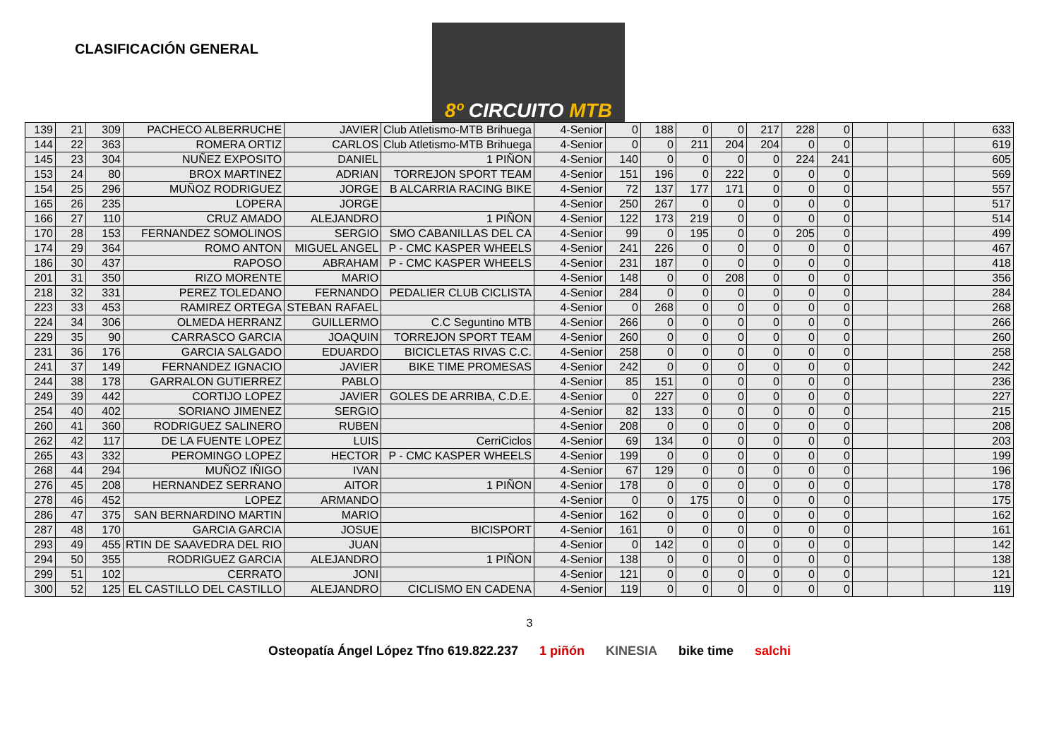CLASIFICACIÓN GENERAL
8º CIRCUITO MTB
| 139 | 21 | 309 | PACHECO ALBERRUCHE | JAVIER | Club Atletismo-MTB Brihuega | 4-Senior | 0 | 188 | 0 | 0 | 217 | 228 | 0 | | | | 633 |
| 144 | 22 | 363 | ROMERA ORTIZ | CARLOS | Club Atletismo-MTB Brihuega | 4-Senior | 0 | 0 | 211 | 204 | 204 | 0 | 0 | | | | 619 |
| 145 | 23 | 304 | NUÑEZ EXPOSITO | DANIEL | 1 PIÑON | 4-Senior | 140 | 0 | 0 | 0 | 0 | 224 | 241 | | | | 605 |
| 153 | 24 | 80 | BROX MARTINEZ | ADRIAN | TORREJON SPORT TEAM | 4-Senior | 151 | 196 | 0 | 222 | 0 | 0 | 0 | | | | 569 |
| 154 | 25 | 296 | MUÑOZ RODRIGUEZ | JORGE | B ALCARRIA RACING BIKE | 4-Senior | 72 | 137 | 177 | 171 | 0 | 0 | 0 | | | | 557 |
| 165 | 26 | 235 | LOPERA | JORGE | | 4-Senior | 250 | 267 | 0 | 0 | 0 | 0 | 0 | | | | 517 |
| 166 | 27 | 110 | CRUZ AMADO | ALEJANDRO | 1 PIÑON | 4-Senior | 122 | 173 | 219 | 0 | 0 | 0 | 0 | | | | 514 |
| 170 | 28 | 153 | FERNANDEZ SOMOLINOS | SERGIO | SMO CABANILLAS DEL CA | 4-Senior | 99 | 0 | 195 | 0 | 0 | 205 | 0 | | | | 499 |
| 174 | 29 | 364 | ROMO ANTON | MIGUEL ANGEL | P - CMC KASPER WHEELS | 4-Senior | 241 | 226 | 0 | 0 | 0 | 0 | 0 | | | | 467 |
| 186 | 30 | 437 | RAPOSO | ABRAHAM | P - CMC KASPER WHEELS | 4-Senior | 231 | 187 | 0 | 0 | 0 | 0 | 0 | | | | 418 |
| 201 | 31 | 350 | RIZO MORENTE | MARIO | | 4-Senior | 148 | 0 | 0 | 208 | 0 | 0 | 0 | | | | 356 |
| 218 | 32 | 331 | PEREZ TOLEDANO | FERNANDO | PEDALIER CLUB CICLISTA | 4-Senior | 284 | 0 | 0 | 0 | 0 | 0 | 0 | | | | 284 |
| 223 | 33 | 453 | RAMIREZ ORTEGA | STEBAN RAFAEL | | 4-Senior | 0 | 268 | 0 | 0 | 0 | 0 | 0 | | | | 268 |
| 224 | 34 | 306 | OLMEDA HERRANZ | GUILLERMO | C.C Seguntino MTB | 4-Senior | 266 | 0 | 0 | 0 | 0 | 0 | 0 | | | | 266 |
| 229 | 35 | 90 | CARRASCO GARCIA | JOAQUIN | TORREJON SPORT TEAM | 4-Senior | 260 | 0 | 0 | 0 | 0 | 0 | 0 | | | | 260 |
| 231 | 36 | 176 | GARCIA SALGADO | EDUARDO | BICICLETAS RIVAS C.C. | 4-Senior | 258 | 0 | 0 | 0 | 0 | 0 | 0 | | | | 258 |
| 241 | 37 | 149 | FERNANDEZ IGNACIO | JAVIER | BIKE TIME PROMESAS | 4-Senior | 242 | 0 | 0 | 0 | 0 | 0 | 0 | | | | 242 |
| 244 | 38 | 178 | GARRALON GUTIERREZ | PABLO | | 4-Senior | 85 | 151 | 0 | 0 | 0 | 0 | 0 | | | | 236 |
| 249 | 39 | 442 | CORTIJO LOPEZ | JAVIER | GOLES DE ARRIBA, C.D.E. | 4-Senior | 0 | 227 | 0 | 0 | 0 | 0 | 0 | | | | 227 |
| 254 | 40 | 402 | SORIANO JIMENEZ | SERGIO | | 4-Senior | 82 | 133 | 0 | 0 | 0 | 0 | 0 | | | | 215 |
| 260 | 41 | 360 | RODRIGUEZ SALINERO | RUBEN | | 4-Senior | 208 | 0 | 0 | 0 | 0 | 0 | 0 | | | | 208 |
| 262 | 42 | 117 | DE LA FUENTE LOPEZ | LUIS | CerriCiclos | 4-Senior | 69 | 134 | 0 | 0 | 0 | 0 | 0 | | | | 203 |
| 265 | 43 | 332 | PEROMINGO LOPEZ | HECTOR | P - CMC KASPER WHEELS | 4-Senior | 199 | 0 | 0 | 0 | 0 | 0 | 0 | | | | 199 |
| 268 | 44 | 294 | MUÑOZ IÑIGO | IVAN | | 4-Senior | 67 | 129 | 0 | 0 | 0 | 0 | 0 | | | | 196 |
| 276 | 45 | 208 | HERNANDEZ SERRANO | AITOR | 1 PIÑON | 4-Senior | 178 | 0 | 0 | 0 | 0 | 0 | 0 | | | | 178 |
| 278 | 46 | 452 | LOPEZ | ARMANDO | | 4-Senior | 0 | 0 | 175 | 0 | 0 | 0 | 0 | | | | 175 |
| 286 | 47 | 375 | SAN BERNARDINO MARTIN | MARIO | | 4-Senior | 162 | 0 | 0 | 0 | 0 | 0 | 0 | | | | 162 |
| 287 | 48 | 170 | GARCIA GARCIA | JOSUE | BICISPORT | 4-Senior | 161 | 0 | 0 | 0 | 0 | 0 | 0 | | | | 161 |
| 293 | 49 | 455 | RTIN DE SAAVEDRA DEL RIO | JUAN | | 4-Senior | 0 | 142 | 0 | 0 | 0 | 0 | 0 | | | | 142 |
| 294 | 50 | 355 | RODRIGUEZ GARCIA | ALEJANDRO | 1 PIÑON | 4-Senior | 138 | 0 | 0 | 0 | 0 | 0 | 0 | | | | 138 |
| 299 | 51 | 102 | CERRATO | JONI | | 4-Senior | 121 | 0 | 0 | 0 | 0 | 0 | 0 | | | | 121 |
| 300 | 52 | 125 | EL CASTILLO DEL CASTILLO | ALEJANDRO | CICLISMO EN CADENA | 4-Senior | 119 | 0 | 0 | 0 | 0 | 0 | 0 | | | | 119 |
3
Osteopatía Ángel López Tfno 619.822.237 1 piñón KINESIA bike time salchi